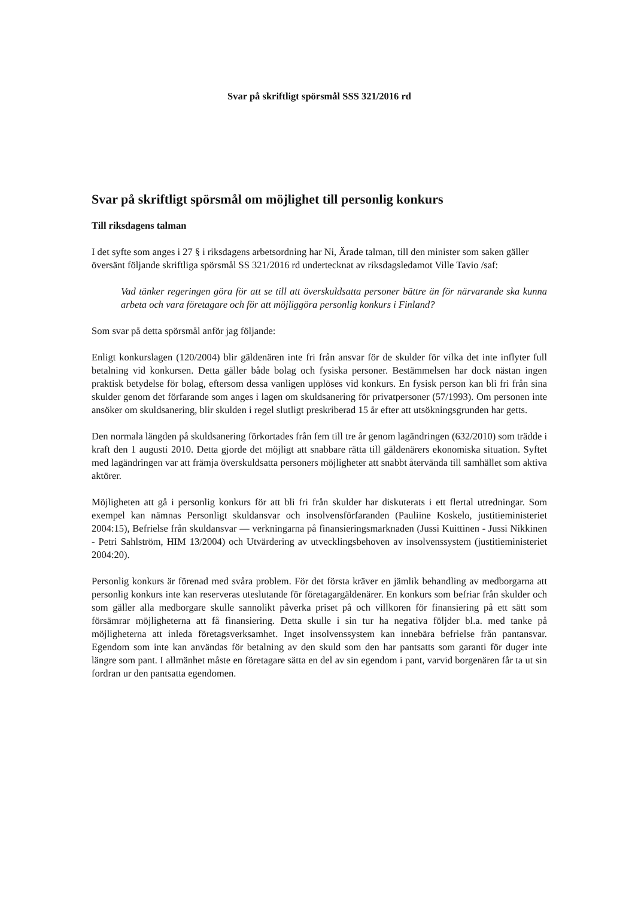Svar på skriftligt spörsmål SSS 321/2016 rd
Svar på skriftligt spörsmål om möjlighet till personlig konkurs
Till riksdagens talman
I det syfte som anges i 27 § i riksdagens arbetsordning har Ni, Ärade talman, till den minister som saken gäller översänt följande skriftliga spörsmål SS 321/2016 rd undertecknat av riksdagsledamot Ville Tavio /saf:
Vad tänker regeringen göra för att se till att överskuldsatta personer bättre än för närvarande ska kunna arbeta och vara företagare och för att möjliggöra personlig konkurs i Finland?
Som svar på detta spörsmål anför jag följande:
Enligt konkurslagen (120/2004) blir gäldenären inte fri från ansvar för de skulder för vilka det inte inflyter full betalning vid konkursen. Detta gäller både bolag och fysiska personer. Bestämmelsen har dock nästan ingen praktisk betydelse för bolag, eftersom dessa vanligen upplöses vid konkurs. En fysisk person kan bli fri från sina skulder genom det förfarande som anges i lagen om skuldsanering för privatpersoner (57/1993). Om personen inte ansöker om skuldsanering, blir skulden i regel slutligt preskriberad 15 år efter att utsökningsgrunden har getts.
Den normala längden på skuldsanering förkortades från fem till tre år genom lagändringen (632/2010) som trädde i kraft den 1 augusti 2010. Detta gjorde det möjligt att snabbare rätta till gäldenärers ekonomiska situation. Syftet med lagändringen var att främja överskuldsatta personers möjligheter att snabbt återvända till samhället som aktiva aktörer.
Möjligheten att gå i personlig konkurs för att bli fri från skulder har diskuterats i ett flertal utredningar. Som exempel kan nämnas Personligt skuldansvar och insolvensförfaranden (Pauliine Koskelo, justitieministeriet 2004:15), Befrielse från skuldansvar — verkningarna på finansieringsmarknaden (Jussi Kuittinen - Jussi Nikkinen - Petri Sahlström, HIM 13/2004) och Utvärdering av utvecklingsbehoven av insolvenssystem (justitieministeriet 2004:20).
Personlig konkurs är förenad med svåra problem. För det första kräver en jämlik behandling av medborgarna att personlig konkurs inte kan reserveras uteslutande för företagargäldenärer. En konkurs som befriar från skulder och som gäller alla medborgare skulle sannolikt påverka priset på och villkoren för finansiering på ett sätt som försämrar möjligheterna att få finansiering. Detta skulle i sin tur ha negativa följder bl.a. med tanke på möjligheterna att inleda företagsverksamhet. Inget insolvenssystem kan innebära befrielse från pantansvar. Egendom som inte kan användas för betalning av den skuld som den har pantsatts som garanti för duger inte längre som pant. I allmänhet måste en företagare sätta en del av sin egendom i pant, varvid borgenären får ta ut sin fordran ur den pantsatta egendomen.